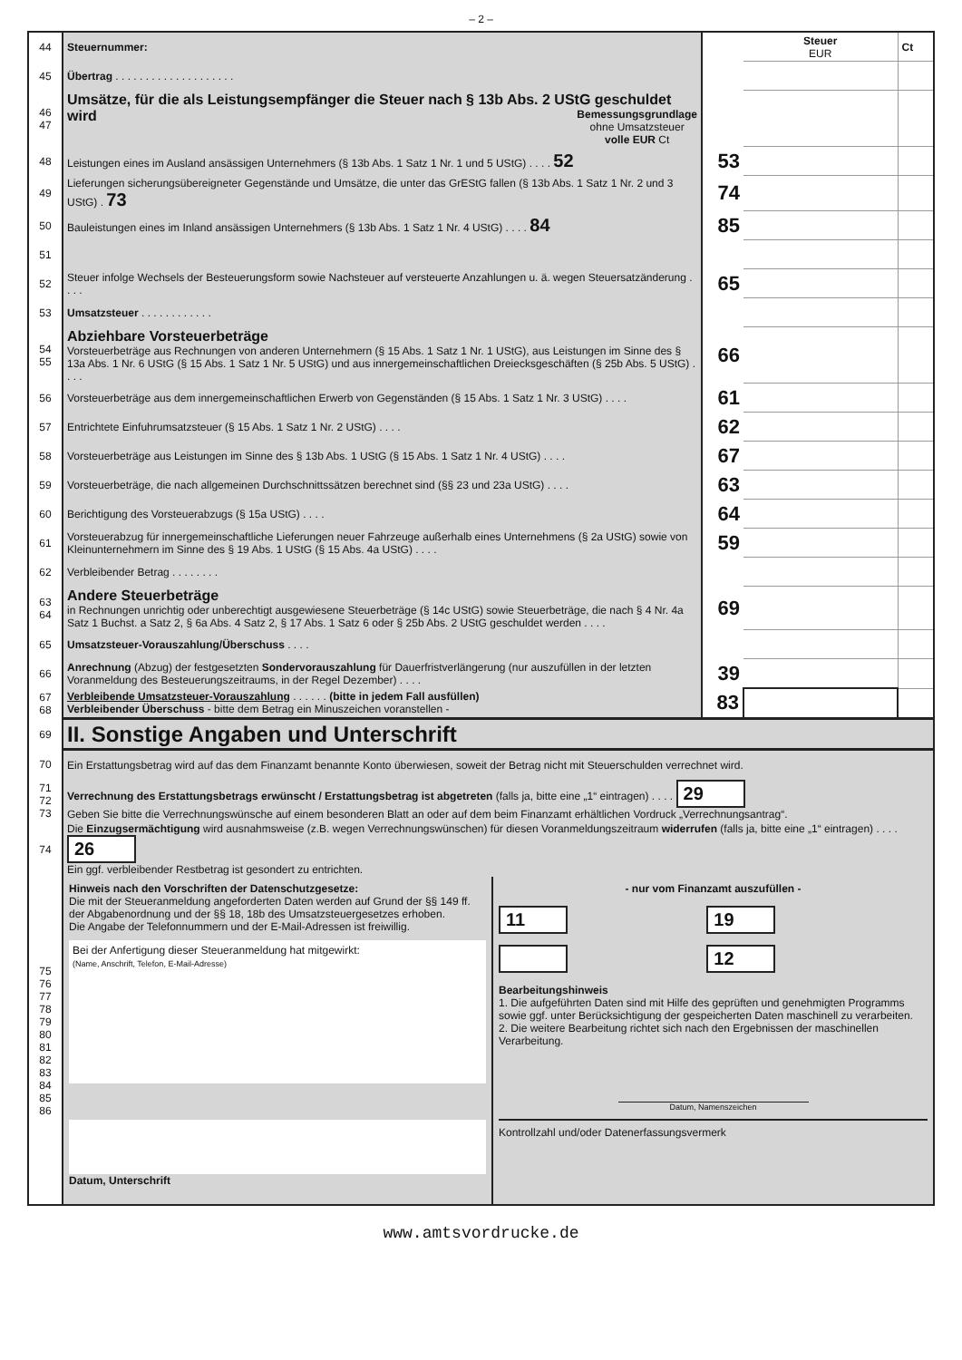– 2 –
| 44 | Steuernummer: | | Steuer EUR | Ct |
| 45 | Übertrag . . . . . . . . . . . . . . . . . . . . | | | |
| 46 47 | Umsätze, für die als Leistungsempfänger die Steuer nach § 13b Abs. 2 UStG geschuldet wird Bemessungsgrundlage ohne Umsatzsteuer volle EUR Ct | | | |
| 48 | Leistungen eines im Ausland ansässigen Unternehmers (§ 13b Abs. 1 Satz 1 Nr. 1 und 5 UStG) . . . . 52 | 53 | | |
| 49 | Lieferungen sicherungsübereigneter Gegenstände und Umsätze, die unter das GrEStG fallen (§ 13b Abs. 1 Satz 1 Nr. 2 und 3 UStG) . 73 | 74 | | |
| 50 | Bauleistungen eines im Inland ansässigen Unternehmers (§ 13b Abs. 1 Satz 1 Nr. 4 UStG) . . . . 84 | 85 | | |
| 51 | | | | |
| 52 | Steuer infolge Wechsels der Besteuerungsform sowie Nachsteuer auf versteuerte Anzahlungen u. ä. wegen Steuersatzänderung . . . . | 65 | | |
| 53 | Umsatzsteuer . . . . . . . . . . . . | | | |
| 54 55 | Abziehbare Vorsteuerbeträge Vorsteuerbeträge aus Rechnungen von anderen Unternehmern (§ 15 Abs. 1 Satz 1 Nr. 1 UStG), aus Leistungen im Sinne des § 13a Abs. 1 Nr. 6 UStG (§ 15 Abs. 1 Satz 1 Nr. 5 UStG) und aus innergemeinschaftlichen Dreiecksgeschäften (§ 25b Abs. 5 UStG) . . . . | 66 | | |
| 56 | Vorsteuerbeträge aus dem innergemeinschaftlichen Erwerb von Gegenständen (§ 15 Abs. 1 Satz 1 Nr. 3 UStG) . . . . | 61 | | |
| 57 | Entrichtete Einfuhrumsatzsteuer (§ 15 Abs. 1 Satz 1 Nr. 2 UStG) . . . . | 62 | | |
| 58 | Vorsteuerbeträge aus Leistungen im Sinne des § 13b Abs. 1 UStG (§ 15 Abs. 1 Satz 1 Nr. 4 UStG) . . . . | 67 | | |
| 59 | Vorsteuerbeträge, die nach allgemeinen Durchschnittssätzen berechnet sind (§§ 23 und 23a UStG) . . . . | 63 | | |
| 60 | Berichtigung des Vorsteuerabzugs (§ 15a UStG) . . . . | 64 | | |
| 61 | Vorsteuerabzug für innergemeinschaftliche Lieferungen neuer Fahrzeuge außerhalb eines Unternehmens (§ 2a UStG) sowie von Kleinunternehmern im Sinne des § 19 Abs. 1 UStG (§ 15 Abs. 4a UStG) . . . . | 59 | | |
| 62 | Verbleibender Betrag . . . . . . . . | | | |
| 63 64 | Andere Steuerbeträge in Rechnungen unrichtig oder unberechtigt ausgewiesene Steuerbeträge (§ 14c UStG) sowie Steuerbeträge, die nach § 4 Nr. 4a Satz 1 Buchst. a Satz 2, § 6a Abs. 4 Satz 2, § 17 Abs. 1 Satz 6 oder § 25b Abs. 2 UStG geschuldet werden . . . . | 69 | | |
| 65 | Umsatzsteuer-Vorauszahlung/Überschuss . . . . | | | |
| 66 | Anrechnung (Abzug) der festgesetzten Sondervorauszahlung für Dauerfristverlängerung (nur auszufüllen in der letzten Voranmeldung des Besteuerungszeitraums, in der Regel Dezember) . . . . | 39 | | |
| 67 68 | Verbleibende Umsatzsteuer-Vorauszahlung . . . . . . (bitte in jedem Fall ausfüllen) Verbleibender Überschuss - bitte dem Betrag ein Minuszeichen voranstellen - | 83 | | |
| 69 | II. Sonstige Angaben und Unterschrift | | | |
| 70 | Ein Erstattungsbetrag wird auf das dem Finanzamt benannte Konto überwiesen, soweit der Betrag nicht mit Steuerschulden verrechnet wird. | | | |
| 71 72 73 | Verrechnung des Erstattungsbetrags erwünscht / Erstattungsbetrag ist abgetreten (falls ja, bitte eine „1“ eintragen) . . . . 29 Geben Sie bitte die Verrechnungswünsche auf einem besonderen Blatt an oder auf dem beim Finanzamt erhältlichen Vordruck „Verrechnungsantrag“. | | | |
| 74 | Die Einzugsermächtigung wird ausnahmsweise (z.B. wegen Verrechnungswünschen) für diesen Voranmeldungszeitraum widerrufen (falls ja, bitte eine „1“ eintragen) . . . . 26 Ein ggf. verbleibender Restbetrag ist gesondert zu entrichten. | | | |
| 75 76 77 78 79 80 81 82 83 84 85 86 | Hinweis nach den Vorschriften der Datenschutzgesetze: Die mit der Steueranmeldung angeforderten Daten werden auf Grund der §§ 149 ff. der Abgabenordnung und der §§ 18, 18b des Umsatzsteuergesetzes erhoben. Die Angabe der Telefonnummern und der E-Mail-Adressen ist freiwillig. Bei der Anfertigung dieser Steueranmeldung hat mitgewirkt: (Name, Anschrift, Telefon, E-Mail-Adresse) Datum, Unterschrift - nur vom Finanzamt auszufüllen - 11 19 12 Bearbeitungshinweis 1. Die aufgeführten Daten sind mit Hilfe des geprüften und genehmigten Programms sowie ggf. unter Berücksichtigung der gespeicherten Daten maschinell zu verarbeiten. 2. Die weitere Bearbeitung richtet sich nach den Ergebnissen der maschinellen Verarbeitung. Datum, Namenszeichen Kontrollzahl und/oder Datenerfassungsvermerk | | | |
www.amtsvordrucke.de